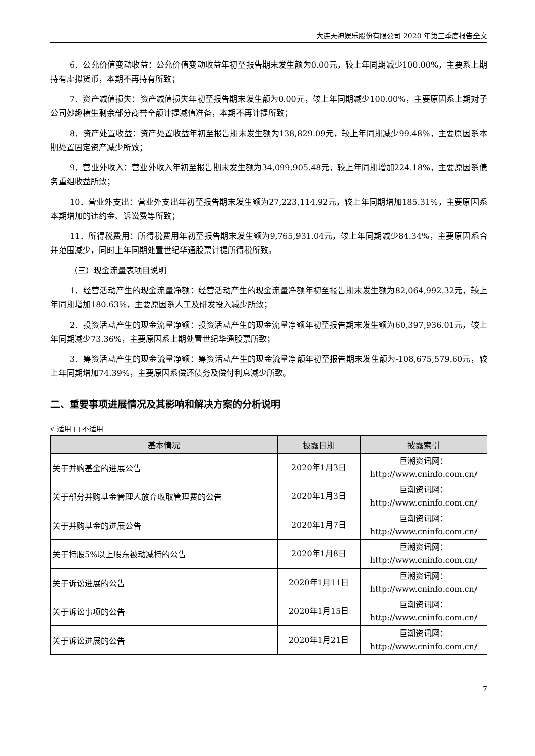大连天神娱乐股份有限公司 2020 年第三季度报告全文
6．公允价值变动收益：公允价值变动收益年初至报告期末发生额为0.00元，较上年同期减少100.00%，主要系上期持有虚拟货币，本期不再持有所致；
7．资产减值损失：资产减值损失年初至报告期末发生额为0.00元，较上年同期减少100.00%，主要原因系上期对子公司妙趣横生剩余部分商誉全额计提减值准备，本期不再计提所致；
8．资产处置收益：资产处置收益年初至报告期末发生额为138,829.09元，较上年同期减少99.48%，主要原因系本期处置固定资产减少所致；
9．营业外收入：营业外收入年初至报告期末发生额为34,099,905.48元，较上年同期增加224.18%，主要原因系债务重组收益所致；
10．营业外支出：营业外支出年初至报告期末发生额为27,223,114.92元，较上年同期增加185.31%，主要原因系本期增加的违约金、诉讼费等所致；
11．所得税费用：所得税费用年初至报告期末发生额为9,765,931.04元，较上年同期减少84.34%，主要原因系合并范围减少，同时上年同期处置世纪华通股票计提所得税所致。
（三）现金流量表项目说明
1．经营活动产生的现金流量净额：经营活动产生的现金流量净额年初至报告期末发生额为82,064,992.32元，较上年同期增加180.63%，主要原因系人工及研发投入减少所致；
2．投资活动产生的现金流量净额：投资活动产生的现金流量净额年初至报告期末发生额为60,397,936.01元，较上年同期减少73.36%，主要原因系上期处置世纪华通股票所致；
3．筹资活动产生的现金流量净额：筹资活动产生的现金流量净额年初至报告期末发生额为-108,675,579.60元，较上年同期增加74.39%，主要原因系偿还债务及偿付利息减少所致。
二、重要事项进展情况及其影响和解决方案的分析说明
√ 适用 □ 不适用
| 基本情况 | 披露日期 | 披露索引 |
| --- | --- | --- |
| 关于并购基金的进展公告 | 2020年1月3日 | 巨潮资讯网： http://www.cninfo.com.cn/ |
| 关于部分并购基金管理人放弃收取管理费的公告 | 2020年1月3日 | 巨潮资讯网： http://www.cninfo.com.cn/ |
| 关于并购基金的进展公告 | 2020年1月7日 | 巨潮资讯网： http://www.cninfo.com.cn/ |
| 关于持股5%以上股东被动减持的公告 | 2020年1月8日 | 巨潮资讯网： http://www.cninfo.com.cn/ |
| 关于诉讼进展的公告 | 2020年1月11日 | 巨潮资讯网： http://www.cninfo.com.cn/ |
| 关于诉讼事项的公告 | 2020年1月15日 | 巨潮资讯网： http://www.cninfo.com.cn/ |
| 关于诉讼进展的公告 | 2020年1月21日 | 巨潮资讯网： http://www.cninfo.com.cn/ |
7